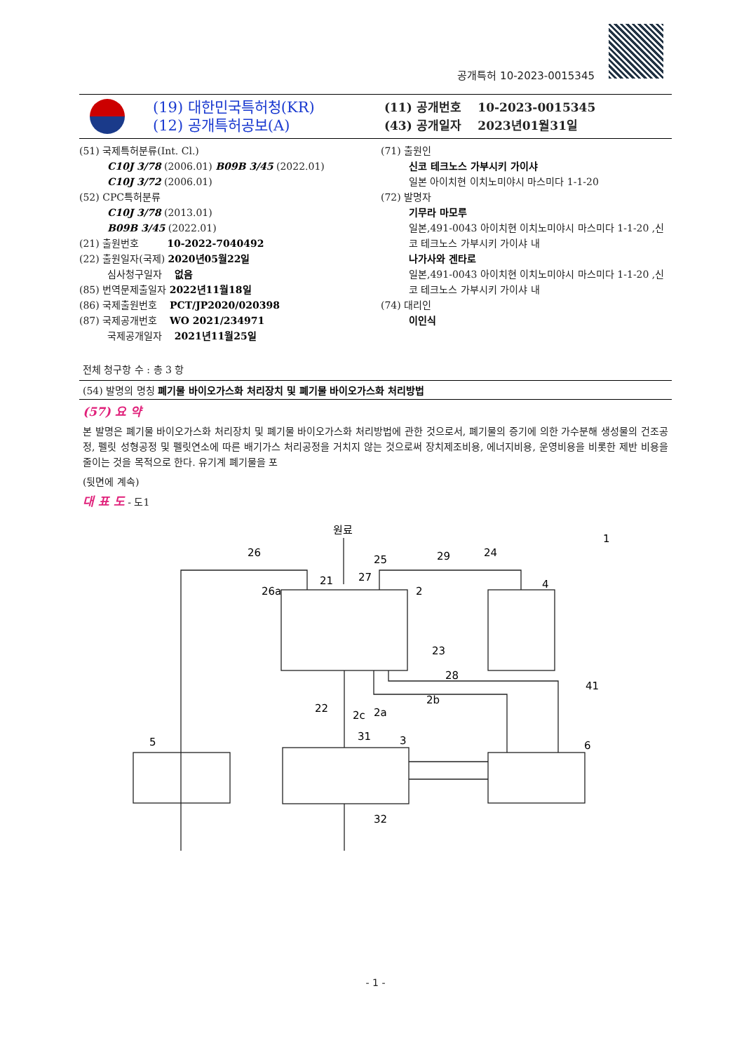공개특허 10-2023-0015345
(19) 대한민국특허청(KR)
(12) 공개특허공보(A)
(11) 공개번호 10-2023-0015345
(43) 공개일자 2023년01월31일
(51) 국제특허분류(Int. Cl.)
C10J 3/78 (2006.01) B09B 3/45 (2022.01)
C10J 3/72 (2006.01)
(52) CPC특허분류
C10J 3/78 (2013.01)
B09B 3/45 (2022.01)
(21) 출원번호 10-2022-7040492
(22) 출원일자(국제) 2020년05월22일
심사청구일자 없음
(85) 번역문제출일자 2022년11월18일
(86) 국제출원번호 PCT/JP2020/020398
(87) 국제공개번호 WO 2021/234971
국제공개일자 2021년11월25일
(71) 출원인
신코 테크노스 가부시키 가이샤
일본 아이치현 이치노미야시 마스미다 1-1-20
(72) 발명자
기무라 마모루
일본,491-0043 아이치현 이치노미야시 마스미다 1-1-20 ,신코 테크노스 가부시키 가이샤 내
나가사와 겐타로
일본,491-0043 아이치현 이치노미야시 마스미다 1-1-20 ,신코 테크노스 가부시키 가이샤 내
(74) 대리인
이인식
전체 청구항 수 : 총 3 항
(54) 발명의 명칭 폐기물 바이오가스화 처리장치 및 폐기물 바이오가스화 처리방법
(57) 요 약
본 발명은 폐기물 바이오가스화 처리장치 및 폐기물 바이오가스화 처리방법에 관한 것으로서, 폐기물의 증기에 의한 가수분해 생성물의 건조공정, 펠릿 성형공정 및 펠릿연소에 따른 배기가스 처리공정을 거치지 않는 것으로써 장치제조비용, 에너지비용, 운영비용을 비롯한 제반 비용을 줄이는 것을 목적으로 한다. 유기계 폐기물을 포
(뒷면에 계속)
대 표 도 - 도1
원료
26
25
29
24
1
26a
21
27
2
4
23
28
41
22
2c
2a
2b
5
31
3
6
32
- 1 -